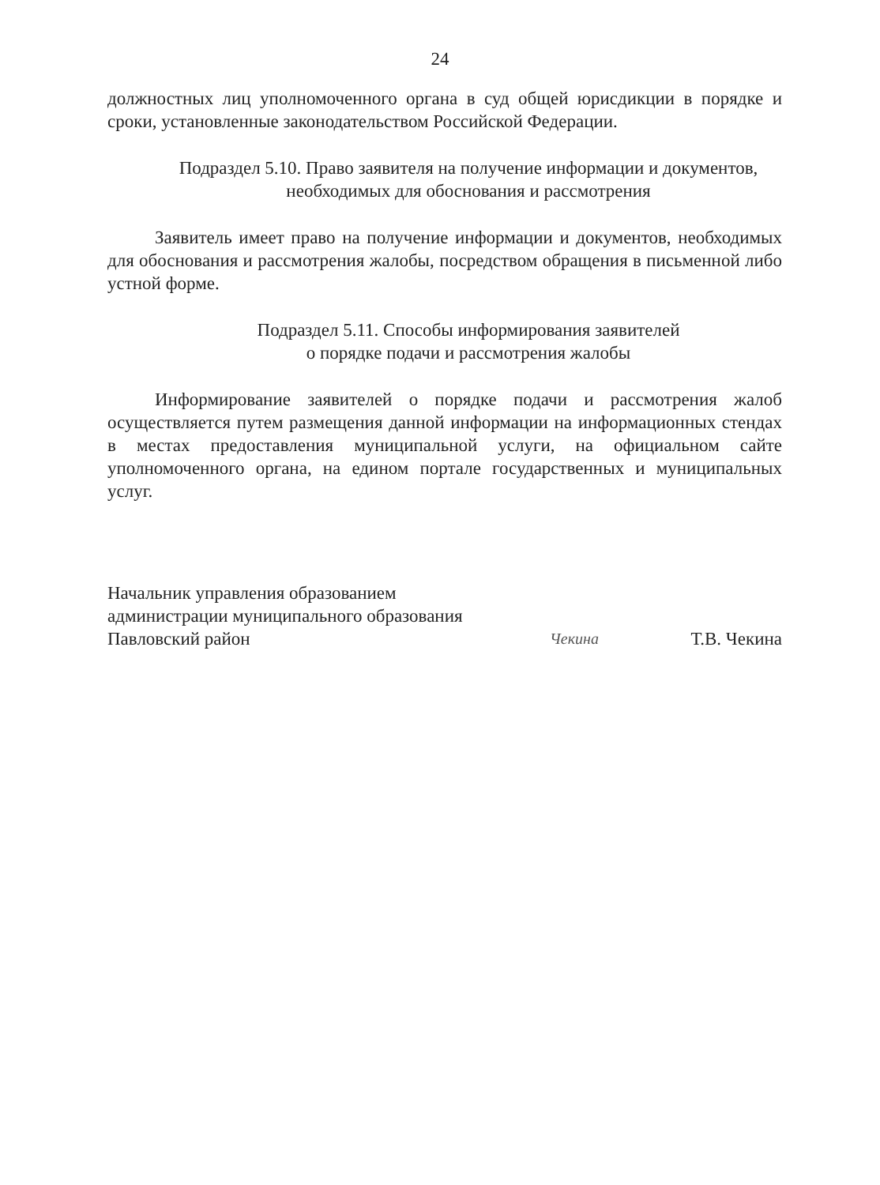24
должностных лиц уполномоченного органа в суд общей юрисдикции в порядке и сроки, установленные законодательством Российской Федерации.
Подраздел 5.10. Право заявителя на получение информации и документов, необходимых для обоснования и рассмотрения
Заявитель имеет право на получение информации и документов, необходимых для обоснования и рассмотрения жалобы, посредством обращения в письменной либо устной форме.
Подраздел 5.11. Способы информирования заявителей
о порядке подачи и рассмотрения жалобы
Информирование заявителей о порядке подачи и рассмотрения жалоб осуществляется путем размещения данной информации на информационных стендах в местах предоставления муниципальной услуги, на официальном сайте уполномоченного органа, на едином портале государственных и муниципальных услуг.
Начальник управления образованием
администрации муниципального образования
Павловский район
Чекина
Т.В. Чекина